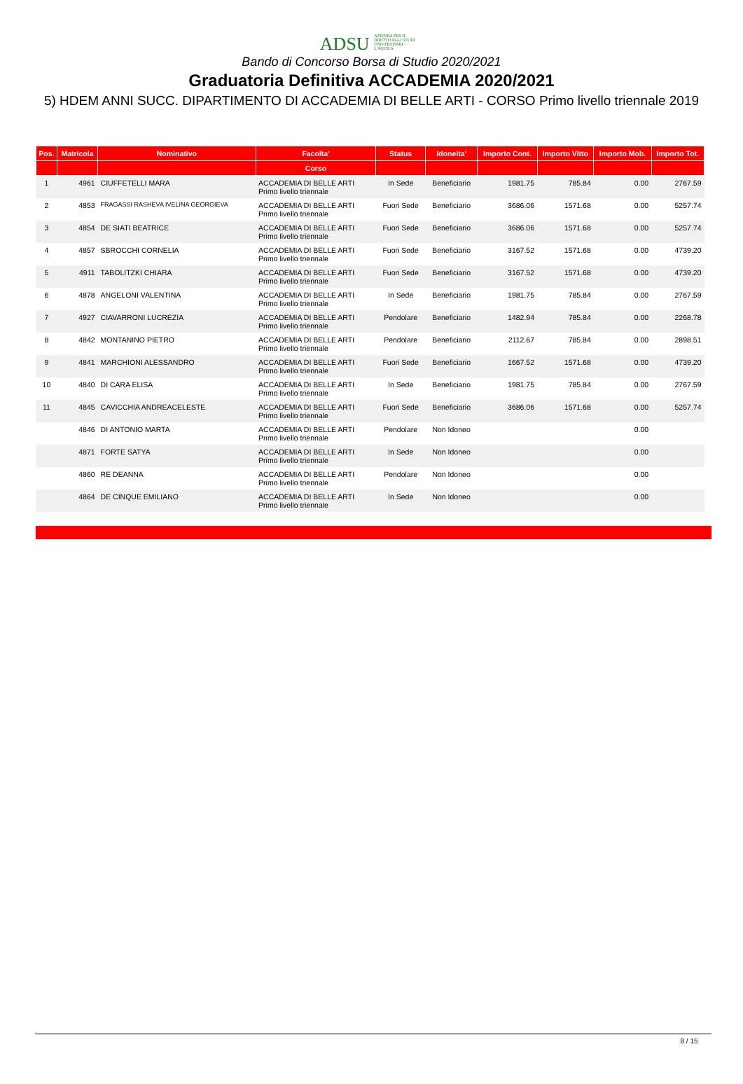ADSU AZIENDA PER IL DIRITTO AGLI STUDI UNIVERSITARI - L'AQUILA
Bando di Concorso Borsa di Studio 2020/2021
Graduatoria Definitiva ACCADEMIA 2020/2021
5) HDEM ANNI SUCC. DIPARTIMENTO DI ACCADEMIA DI BELLE ARTI - CORSO Primo livello triennale 2019
| Pos. | Matricola | Nominativo | Facolta' | Status | Idoneita' | Importo Cont. | Importo Vitto | Importo Mob. | Importo Tot. |
| --- | --- | --- | --- | --- | --- | --- | --- | --- | --- |
| | | | Corso | | | | | | |
| 1 | 4961 | CIUFFETELLI MARA | ACCADEMIA DI BELLE ARTI Primo livello triennale | In Sede | Beneficiario | 1981.75 | 785.84 | 0.00 | 2767.59 |
| 2 | 4853 | FRAGASSI RASHEVA IVELINA GEORGIEVA | ACCADEMIA DI BELLE ARTI Primo livello triennale | Fuori Sede | Beneficiario | 3686.06 | 1571.68 | 0.00 | 5257.74 |
| 3 | 4854 | DE SIATI BEATRICE | ACCADEMIA DI BELLE ARTI Primo livello triennale | Fuori Sede | Beneficiario | 3686.06 | 1571.68 | 0.00 | 5257.74 |
| 4 | 4857 | SBROCCHI CORNELIA | ACCADEMIA DI BELLE ARTI Primo livello triennale | Fuori Sede | Beneficiario | 3167.52 | 1571.68 | 0.00 | 4739.20 |
| 5 | 4911 | TABOLITZKI CHIARA | ACCADEMIA DI BELLE ARTI Primo livello triennale | Fuori Sede | Beneficiario | 3167.52 | 1571.68 | 0.00 | 4739.20 |
| 6 | 4878 | ANGELONI VALENTINA | ACCADEMIA DI BELLE ARTI Primo livello triennale | In Sede | Beneficiario | 1981.75 | 785.84 | 0.00 | 2767.59 |
| 7 | 4927 | CIAVARRONI LUCREZIA | ACCADEMIA DI BELLE ARTI Primo livello triennale | Pendolare | Beneficiario | 1482.94 | 785.84 | 0.00 | 2268.78 |
| 8 | 4842 | MONTANINO PIETRO | ACCADEMIA DI BELLE ARTI Primo livello triennale | Pendolare | Beneficiario | 2112.67 | 785.84 | 0.00 | 2898.51 |
| 9 | 4841 | MARCHIONI ALESSANDRO | ACCADEMIA DI BELLE ARTI Primo livello triennale | Fuori Sede | Beneficiario | 1667.52 | 1571.68 | 0.00 | 4739.20 |
| 10 | 4840 | DI CARA ELISA | ACCADEMIA DI BELLE ARTI Primo livello triennale | In Sede | Beneficiario | 1981.75 | 785.84 | 0.00 | 2767.59 |
| 11 | 4845 | CAVICCHIA ANDREACELESTE | ACCADEMIA DI BELLE ARTI Primo livello triennale | Fuori Sede | Beneficiario | 3686.06 | 1571.68 | 0.00 | 5257.74 |
| | 4846 | DI ANTONIO MARTA | ACCADEMIA DI BELLE ARTI Primo livello triennale | Pendolare | Non Idoneo | | | 0.00 | |
| | 4871 | FORTE SATYA | ACCADEMIA DI BELLE ARTI Primo livello triennale | In Sede | Non Idoneo | | | 0.00 | |
| | 4860 | RE DEANNA | ACCADEMIA DI BELLE ARTI Primo livello triennale | Pendolare | Non Idoneo | | | 0.00 | |
| | 4864 | DE CINQUE EMILIANO | ACCADEMIA DI BELLE ARTI Primo livello triennale | In Sede | Non Idoneo | | | 0.00 | |
8 / 15